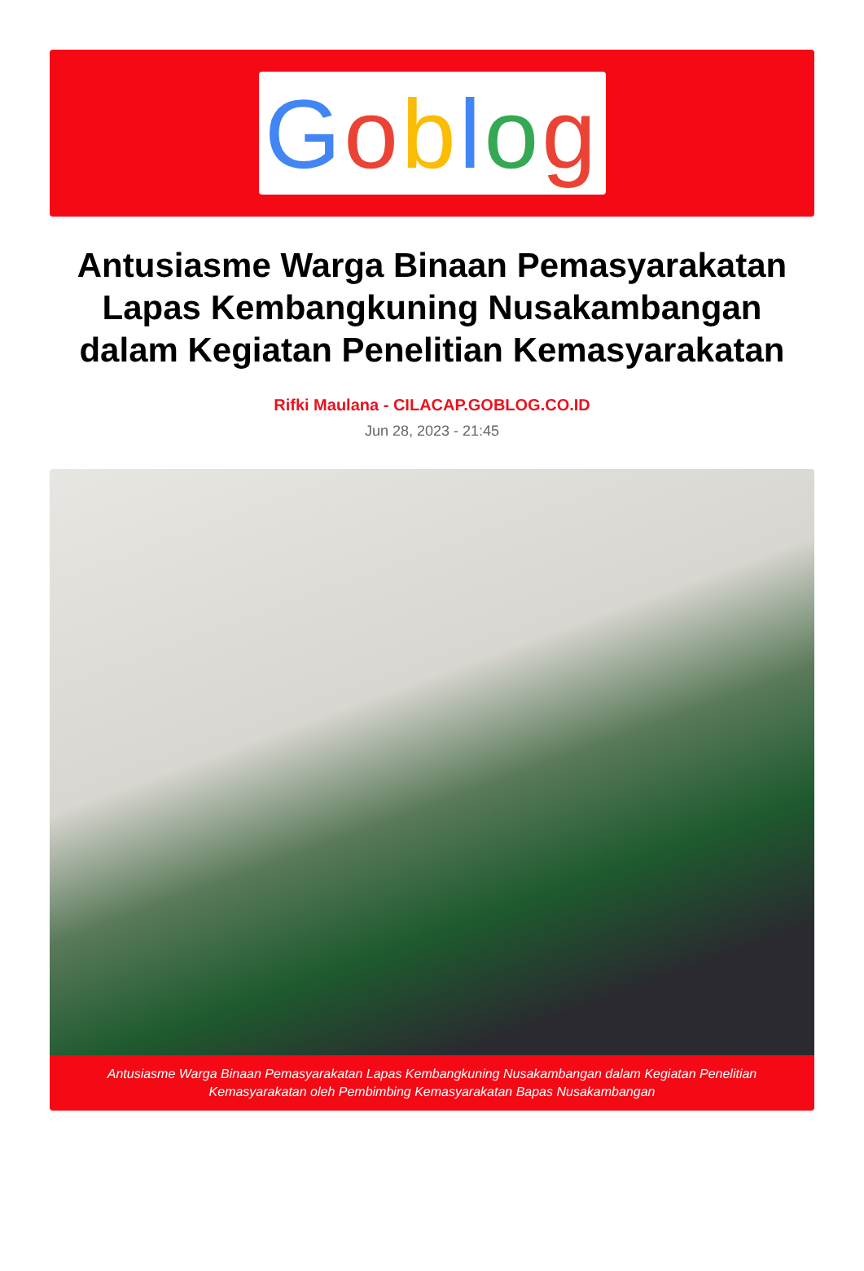Goblog
Antusiasme Warga Binaan Pemasyarakatan Lapas Kembangkuning Nusakambangan dalam Kegiatan Penelitian Kemasyarakatan
Rifki Maulana - CILACAP.GOBLOG.CO.ID
Jun 28, 2023 - 21:45
Antusiasme Warga Binaan Pemasyarakatan Lapas Kembangkuning Nusakambangan dalam Kegiatan Penelitian Kemasyarakatan oleh Pembimbing Kemasyarakatan Bapas Nusakambangan